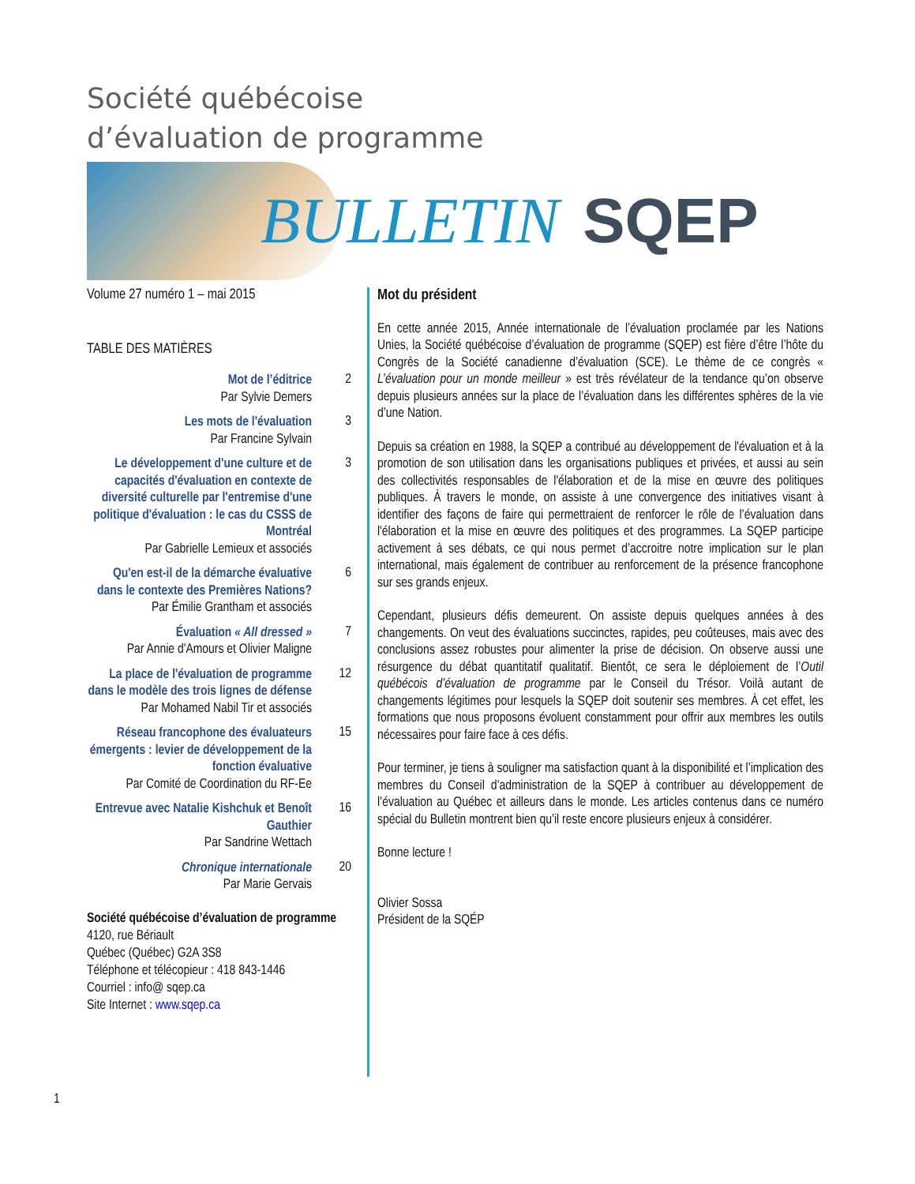Société québécoise
d’évaluation de programme
BULLETIN SQEP
Volume 27 numéro 1 – mai 2015
TABLE DES MATIÈRES
Mot de l’éditrice
Par Sylvie Demers
2
Les mots de l'évaluation
Par Francine Sylvain
3
Le développement d'une culture et de capacités d'évaluation en contexte de diversité culturelle par l'entremise d'une politique d'évaluation : le cas du CSSS de Montréal
Par Gabrielle Lemieux et associés
3
Qu'en est-il de la démarche évaluative dans le contexte des Premières Nations?
Par Émilie Grantham et associés
6
Évaluation « All dressed »
Par Annie d'Amours et Olivier Maligne
7
La place de l'évaluation de programme dans le modèle des trois lignes de défense
Par Mohamed Nabil Tir et associés
12
Réseau francophone des évaluateurs émergents : levier de développement de la fonction évaluative
Par Comité de Coordination du RF-Ee
15
Entrevue avec Natalie Kishchuk et Benoît Gauthier
Par Sandrine Wettach
16
Chronique internationale
Par Marie Gervais
20
Société québécoise d’évaluation de programme
4120, rue Bériault
Québec (Québec) G2A 3S8
Téléphone et télécopieur : 418 843-1446
Courriel : info@ sqep.ca
Site Internet : www.sqep.ca
Mot du président
En cette année 2015, Année internationale de l’évaluation proclamée par les Nations Unies, la Société québécoise d’évaluation de programme (SQEP) est fière d’être l’hôte du Congrès de la Société canadienne d’évaluation (SCE). Le thème de ce congrès « L’évaluation pour un monde meilleur » est très révélateur de la tendance qu’on observe depuis plusieurs années sur la place de l’évaluation dans les différentes sphères de la vie d’une Nation.
Depuis sa création en 1988, la SQEP a contribué au développement de l'évaluation et à la promotion de son utilisation dans les organisations publiques et privées, et aussi au sein des collectivités responsables de l'élaboration et de la mise en œuvre des politiques publiques. À travers le monde, on assiste à une convergence des initiatives visant à identifier des façons de faire qui permettraient de renforcer le rôle de l’évaluation dans l'élaboration et la mise en œuvre des politiques et des programmes. La SQEP participe activement à ses débats, ce qui nous permet d’accroitre notre implication sur le plan international, mais également de contribuer au renforcement de la présence francophone sur ses grands enjeux.
Cependant, plusieurs défis demeurent. On assiste depuis quelques années à des changements. On veut des évaluations succinctes, rapides, peu coûteuses, mais avec des conclusions assez robustes pour alimenter la prise de décision. On observe aussi une résurgence du débat quantitatif qualitatif. Bientôt, ce sera le déploiement de l’Outil québécois d’évaluation de programme par le Conseil du Trésor. Voilà autant de changements légitimes pour lesquels la SQEP doit soutenir ses membres. À cet effet, les formations que nous proposons évoluent constamment pour offrir aux membres les outils nécessaires pour faire face à ces défis.
Pour terminer, je tiens à souligner ma satisfaction quant à la disponibilité et l’implication des membres du Conseil d’administration de la SQEP à contribuer au développement de l’évaluation au Québec et ailleurs dans le monde. Les articles contenus dans ce numéro spécial du Bulletin montrent bien qu’il reste encore plusieurs enjeux à considérer.
Bonne lecture !
Olivier Sossa
Président de la SQÉP
1